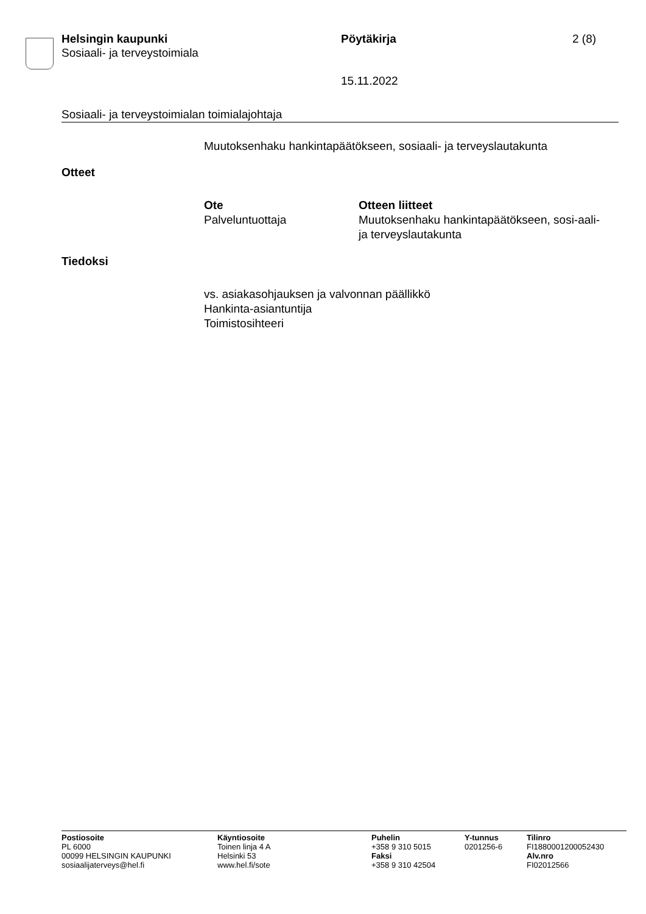Helsingin kaupunki
Sosiaali- ja terveystoimiala
Pöytäkirja
15.11.2022
2 (8)
Sosiaali- ja terveystoimialan toimialajohtaja
Muutoksenhaku hankintapäätökseen, sosiaali- ja terveyslautakunta
Otteet
| Ote | Otteen liitteet |
| --- | --- |
| Palveluntuottaja | Muutoksenhaku hankintapäätökseen, sosi-aali- ja terveyslautakunta |
Tiedoksi
vs. asiakasohjauksen ja valvonnan päällikkö
Hankinta-asiantuntija
Toimistosihteeri
| Postiosoite | Käyntiosoite | Puhelin | Y-tunnus | Tilinro |
| --- | --- | --- | --- | --- |
| PL 6000 | Toinen linja 4 A | +358 9 310 5015 | 0201256-6 | FI1880001200052430 |
| 00099 HELSINGIN KAUPUNKI | Helsinki 53 | Faksi | | Alv.nro |
| sosiaalijaterveys@hel.fi | www.hel.fi/sote | +358 9 310 42504 | | FI02012566 |